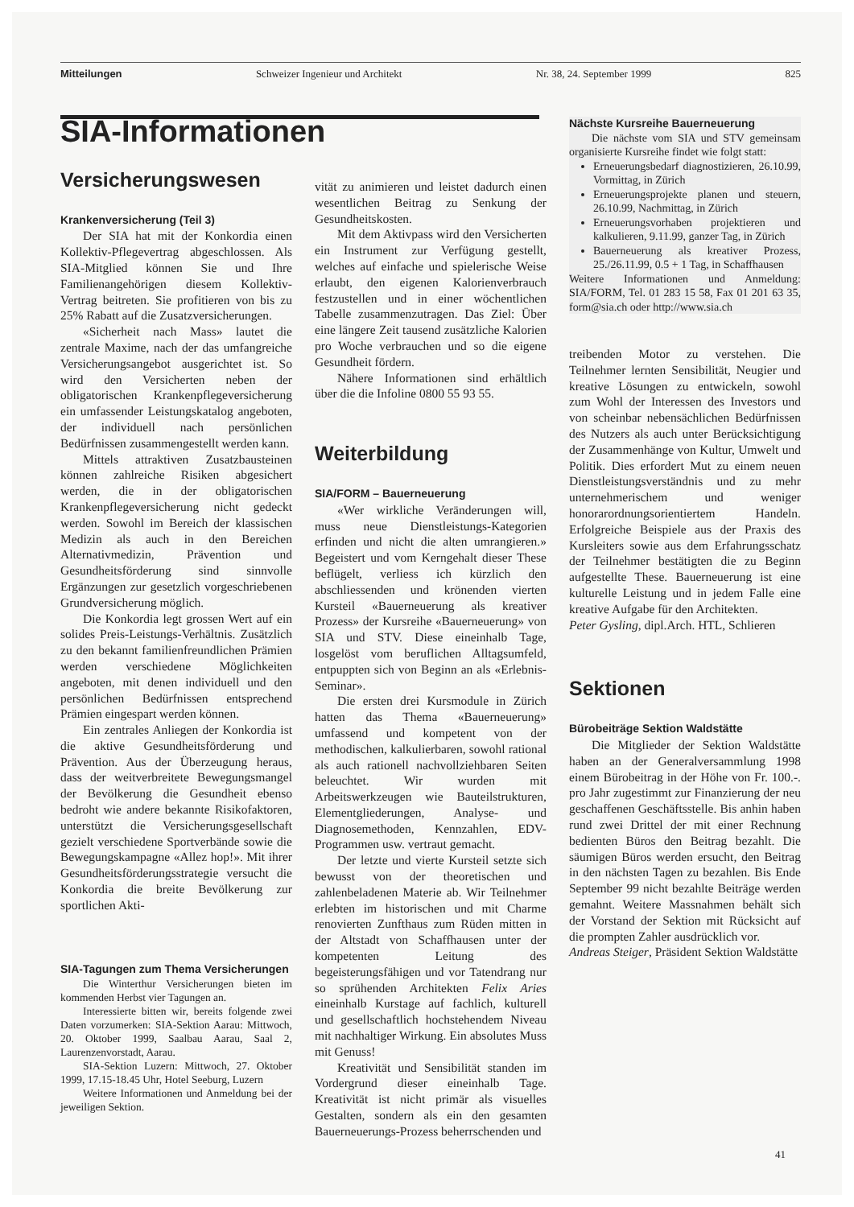Mitteilungen Schweizer Ingenieur und Architekt Nr. 38, 24. September 1999 825
SIA-Informationen
Versicherungswesen
Krankenversicherung (Teil 3)
Der SIA hat mit der Konkordia einen Kollektiv-Pflegevertrag abgeschlossen. Als SIA-Mitglied können Sie und Ihre Familienangehörigen diesem Kollektiv-Vertrag beitreten. Sie profitieren von bis zu 25% Rabatt auf die Zusatzversicherungen.
«Sicherheit nach Mass» lautet die zentrale Maxime, nach der das umfangreiche Versicherungsangebot ausgerichtet ist. So wird den Versicherten neben der obligatorischen Krankenpflegeversicherung ein umfassender Leistungskatalog angeboten, der individuell nach persönlichen Bedürfnissen zusammengestellt werden kann.
Mittels attraktiven Zusatzbausteinen können zahlreiche Risiken abgesichert werden, die in der obligatorischen Krankenpflegeversicherung nicht gedeckt werden. Sowohl im Bereich der klassischen Medizin als auch in den Bereichen Alternativmedizin, Prävention und Gesundheitsförderung sind sinnvolle Ergänzungen zur gesetzlich vorgeschriebenen Grundversicherung möglich.
Die Konkordia legt grossen Wert auf ein solides Preis-Leistungs-Verhältnis. Zusätzlich zu den bekannt familienfreundlichen Prämien werden verschiedene Möglichkeiten angeboten, mit denen individuell und den persönlichen Bedürfnissen entsprechend Prämien eingespart werden können.
Ein zentrales Anliegen der Konkordia ist die aktive Gesundheitsförderung und Prävention. Aus der Überzeugung heraus, dass der weitverbreitete Bewegungsmangel der Bevölkerung die Gesundheit ebenso bedroht wie andere bekannte Risikofaktoren, unterstützt die Versicherungsgesellschaft gezielt verschiedene Sportverbände sowie die Bewegungskampagne «Allez hop!». Mit ihrer Gesundheitsförderungsstrategie versucht die Konkordia die breite Bevölkerung zur sportlichen Akti-
SIA-Tagungen zum Thema Versicherungen
Die Winterthur Versicherungen bieten im kommenden Herbst vier Tagungen an.
Interessierte bitten wir, bereits folgende zwei Daten vorzumerken: SIA-Sektion Aarau: Mittwoch, 20. Oktober 1999, Saalbau Aarau, Saal 2, Laurenzenvorstadt, Aarau.
SIA-Sektion Luzern: Mittwoch, 27. Oktober 1999, 17.15-18.45 Uhr, Hotel Seeburg, Luzern
Weitere Informationen und Anmeldung bei der jeweiligen Sektion.
vität zu animieren und leistet dadurch einen wesentlichen Beitrag zu Senkung der Gesundheitskosten.
Mit dem Aktivpass wird den Versicherten ein Instrument zur Verfügung gestellt, welches auf einfache und spielerische Weise erlaubt, den eigenen Kalorienverbrauch festzustellen und in einer wöchentlichen Tabelle zusammenzutragen. Das Ziel: Über eine längere Zeit tausend zusätzliche Kalorien pro Woche verbrauchen und so die eigene Gesundheit fördern.
Nähere Informationen sind erhältlich über die die Infoline 0800 55 93 55.
Weiterbildung
SIA/FORM – Bauerneuerung
«Wer wirkliche Veränderungen will, muss neue Dienstleistungs-Kategorien erfinden und nicht die alten umrangieren.» Begeistert und vom Kerngehalt dieser These beflügelt, verliess ich kürzlich den abschliessenden und krönenden vierten Kursteil «Bauerneuerung als kreativer Prozess» der Kursreihe «Bauerneuerung» von SIA und STV. Diese eineinhalb Tage, losgelöst vom beruflichen Alltagsumfeld, entpuppten sich von Beginn an als «Erlebnis-Seminar».
Die ersten drei Kursmodule in Zürich hatten das Thema «Bauerneuerung» umfassend und kompetent von der methodischen, kalkulierbaren, sowohl rational als auch rationell nachvollziehbaren Seiten beleuchtet. Wir wurden mit Arbeitswerkzeugen wie Bauteilstrukturen, Elementgliederungen, Analyse- und Diagnosemethoden, Kennzahlen, EDV-Programmen usw. vertraut gemacht.
Der letzte und vierte Kursteil setzte sich bewusst von der theoretischen und zahlenbeladenen Materie ab. Wir Teilnehmer erlebten im historischen und mit Charme renovierten Zunfthaus zum Rüden mitten in der Altstadt von Schaffhausen unter der kompetenten Leitung des begeisterungsfähigen und vor Tatendrang nur so sprühenden Architekten Felix Aries eineinhalb Kurstage auf fachlich, kulturell und gesellschaftlich hochstehendem Niveau mit nachhaltiger Wirkung. Ein absolutes Muss mit Genuss!
Kreativität und Sensibilität standen im Vordergrund dieser eineinhalb Tage. Kreativität ist nicht primär als visuelles Gestalten, sondern als ein den gesamten Bauerneuerungs-Prozess beherrschenden und
Nächste Kursreihe Bauerneuerung
Die nächste vom SIA und STV gemeinsam organisierte Kursreihe findet wie folgt statt:
Erneuerungsbedarf diagnostizieren, 26.10.99, Vormittag, in Zürich
Erneuerungsprojekte planen und steuern, 26.10.99, Nachmittag, in Zürich
Erneuerungsvorhaben projektieren und kalkulieren, 9.11.99, ganzer Tag, in Zürich
Bauerneuerung als kreativer Prozess, 25./26.11.99, 0.5 + 1 Tag, in Schaffhausen
Weitere Informationen und Anmeldung: SIA/FORM, Tel. 01 283 15 58, Fax 01 201 63 35, form@sia.ch oder http://www.sia.ch
treibenden Motor zu verstehen. Die Teilnehmer lernten Sensibilität, Neugier und kreative Lösungen zu entwickeln, sowohl zum Wohl der Interessen des Investors und von scheinbar nebensächlichen Bedürfnissen des Nutzers als auch unter Berücksichtigung der Zusammenhänge von Kultur, Umwelt und Politik. Dies erfordert Mut zu einem neuen Dienstleistungsverständnis und zu mehr unternehmerischem und weniger honorarordnungsorientiertem Handeln. Erfolgreiche Beispiele aus der Praxis des Kursleiters sowie aus dem Erfahrungsschatz der Teilnehmer bestätigten die zu Beginn aufgestellte These. Bauerneuerung ist eine kulturelle Leistung und in jedem Falle eine kreative Aufgabe für den Architekten.
Peter Gysling, dipl.Arch. HTL, Schlieren
Sektionen
Bürobeiträge Sektion Waldstätte
Die Mitglieder der Sektion Waldstätte haben an der Generalversammlung 1998 einem Bürobeitrag in der Höhe von Fr. 100.-. pro Jahr zugestimmt zur Finanzierung der neu geschaffenen Geschäftsstelle. Bis anhin haben rund zwei Drittel der mit einer Rechnung bedienten Büros den Beitrag bezahlt. Die säumigen Büros werden ersucht, den Beitrag in den nächsten Tagen zu bezahlen. Bis Ende September 99 nicht bezahlte Beiträge werden gemahnt. Weitere Massnahmen behält sich der Vorstand der Sektion mit Rücksicht auf die prompten Zahler ausdrücklich vor.
Andreas Steiger, Präsident Sektion Waldstätte
41